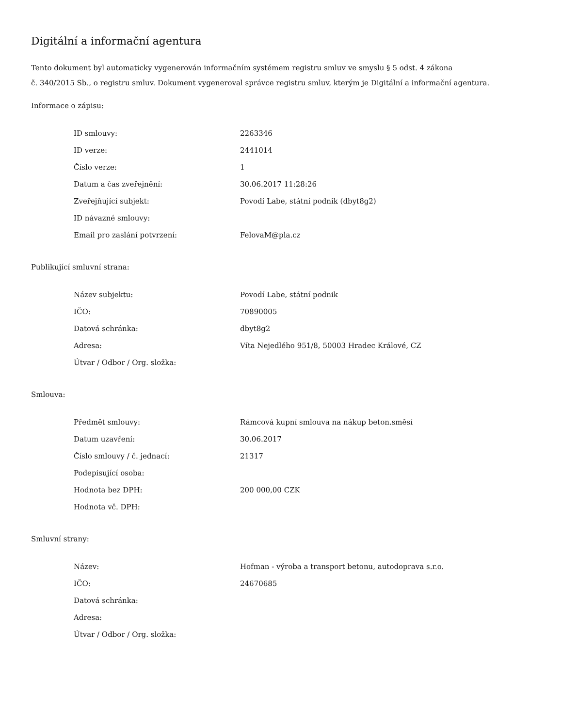Digitální a informační agentura
Tento dokument byl automaticky vygenerován informačním systémem registru smluv ve smyslu § 5 odst. 4 zákona
č. 340/2015 Sb., o registru smluv. Dokument vygeneroval správce registru smluv, kterým je Digitální a informační agentura.
Informace o zápisu:
| ID smlouvy: | 2263346 |
| ID verze: | 2441014 |
| Číslo verze: | 1 |
| Datum a čas zveřejnění: | 30.06.2017 11:28:26 |
| Zveřejňující subjekt: | Povodí Labe, státní podnik (dbyt8g2) |
| ID návazné smlouvy: | |
| Email pro zaslání potvrzení: | FelovaM@pla.cz |
Publikující smluvní strana:
| Název subjektu: | Povodí Labe, státní podnik |
| IČO: | 70890005 |
| Datová schránka: | dbyt8g2 |
| Adresa: | Víta Nejedlého 951/8, 50003 Hradec Králové, CZ |
| Útvar / Odbor / Org. složka: | |
Smlouva:
| Předmět smlouvy: | Rámcová kupní smlouva na nákup beton.směsí |
| Datum uzavření: | 30.06.2017 |
| Číslo smlouvy / č. jednací: | 21317 |
| Podepisující osoba: | |
| Hodnota bez DPH: | 200 000,00 CZK |
| Hodnota vč. DPH: | |
Smluvní strany:
| Název: | Hofman - výroba a transport betonu, autodoprava s.r.o. |
| IČO: | 24670685 |
| Datová schránka: | |
| Adresa: | |
| Útvar / Odbor / Org. složka: | |